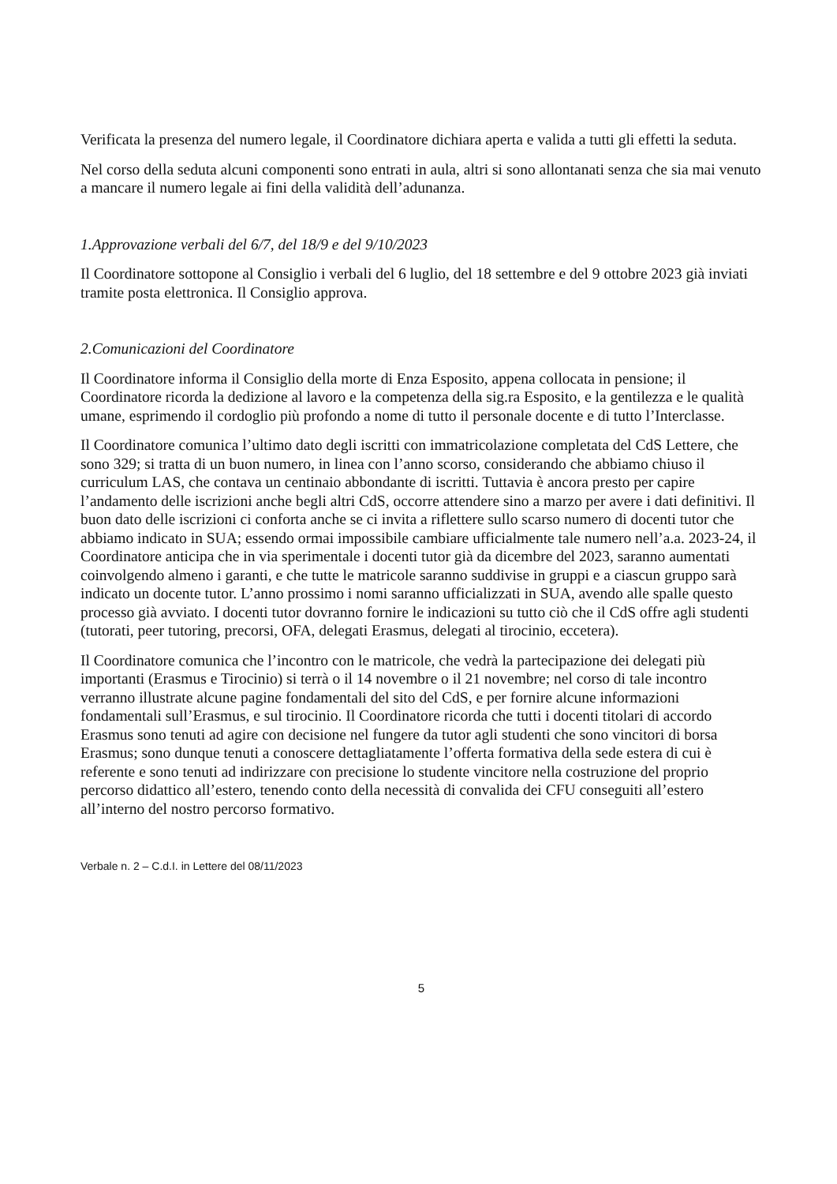Verificata la presenza del numero legale, il Coordinatore dichiara aperta e valida a tutti gli effetti la seduta.
Nel corso della seduta alcuni componenti sono entrati in aula, altri si sono allontanati senza che sia mai venuto a mancare il numero legale ai fini della validità dell’adunanza.
1.Approvazione verbali del 6/7, del 18/9 e del 9/10/2023
Il Coordinatore sottopone al Consiglio i verbali del 6 luglio, del 18 settembre e del 9 ottobre 2023 già inviati tramite posta elettronica. Il Consiglio approva.
2.Comunicazioni del Coordinatore
Il Coordinatore informa il Consiglio della morte di Enza Esposito, appena collocata in pensione; il Coordinatore ricorda la dedizione al lavoro e la competenza della sig.ra Esposito, e la gentilezza e le qualità umane, esprimendo il cordoglio più profondo a nome di tutto il personale docente e di tutto l’Interclasse.
Il Coordinatore comunica l’ultimo dato degli iscritti con immatricolazione completata del CdS Lettere, che sono 329; si tratta di un buon numero, in linea con l’anno scorso, considerando che abbiamo chiuso il curriculum LAS, che contava un centinaio abbondante di iscritti. Tuttavia è ancora presto per capire l’andamento delle iscrizioni anche begli altri CdS, occorre attendere sino a marzo per avere i dati definitivi. Il buon dato delle iscrizioni ci conforta anche se ci invita a riflettere sullo scarso numero di docenti tutor che abbiamo indicato in SUA; essendo ormai impossibile cambiare ufficialmente tale numero nell’a.a. 2023-24, il Coordinatore anticipa che in via sperimentale i docenti tutor già da dicembre del 2023, saranno aumentati coinvolgendo almeno i garanti, e che tutte le matricole saranno suddivise in gruppi e a ciascun gruppo sarà indicato un docente tutor. L’anno prossimo i nomi saranno ufficializzati in SUA, avendo alle spalle questo processo già avviato. I docenti tutor dovranno fornire le indicazioni su tutto ciò che il CdS offre agli studenti (tutorati, peer tutoring, precorsi, OFA, delegati Erasmus, delegati al tirocinio, eccetera).
Il Coordinatore comunica che l’incontro con le matricole, che vedrà la partecipazione dei delegati più importanti (Erasmus e Tirocinio) si terrà o il 14 novembre o il 21 novembre; nel corso di tale incontro verranno illustrate alcune pagine fondamentali del sito del CdS, e per fornire alcune informazioni fondamentali sull’Erasmus, e sul tirocinio. Il Coordinatore ricorda che tutti i docenti titolari di accordo Erasmus sono tenuti ad agire con decisione nel fungere da tutor agli studenti che sono vincitori di borsa Erasmus; sono dunque tenuti a conoscere dettagliatamente l’offerta formativa della sede estera di cui è referente e sono tenuti ad indirizzare con precisione lo studente vincitore nella costruzione del proprio percorso didattico all’estero, tenendo conto della necessità di convalida dei CFU conseguiti all’estero all’interno del nostro percorso formativo.
Verbale n. 2 – C.d.I. in Lettere del 08/11/2023
5